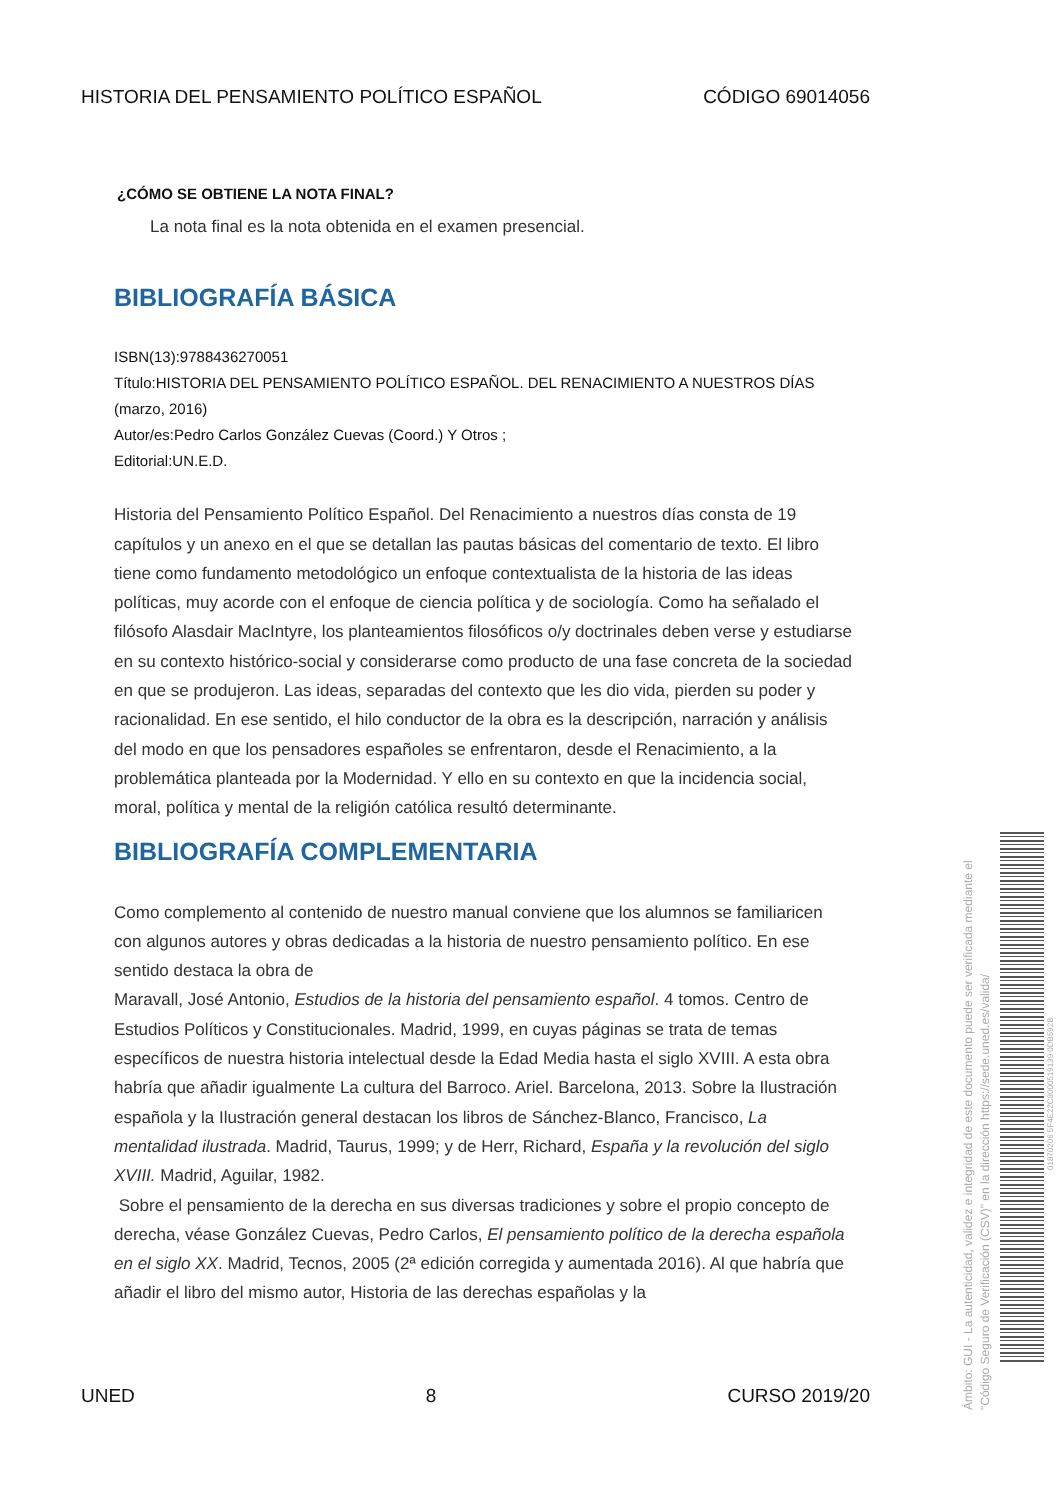HISTORIA DEL PENSAMIENTO POLÍTICO ESPAÑOL CÓDIGO 69014056
¿CÓMO SE OBTIENE LA NOTA FINAL?
La nota final es la nota obtenida en el examen presencial.
BIBLIOGRAFÍA BÁSICA
ISBN(13):9788436270051
Título:HISTORIA DEL PENSAMIENTO POLÍTICO ESPAÑOL. DEL RENACIMIENTO A NUESTROS DÍAS (marzo, 2016)
Autor/es:Pedro Carlos González Cuevas (Coord.) Y Otros ;
Editorial:UN.E.D.
Historia del Pensamiento Político Español. Del Renacimiento a nuestros días consta de 19 capítulos y un anexo en el que se detallan las pautas básicas del comentario de texto. El libro tiene como fundamento metodológico un enfoque contextualista de la historia de las ideas políticas, muy acorde con el enfoque de ciencia política y de sociología. Como ha señalado el filósofo Alasdair MacIntyre, los planteamientos filosóficos o/y doctrinales deben verse y estudiarse en su contexto histórico-social y considerarse como producto de una fase concreta de la sociedad en que se produjeron. Las ideas, separadas del contexto que les dio vida, pierden su poder y racionalidad. En ese sentido, el hilo conductor de la obra es la descripción, narración y análisis del modo en que los pensadores españoles se enfrentaron, desde el Renacimiento, a la problemática planteada por la Modernidad. Y ello en su contexto en que la incidencia social, moral, política y mental de la religión católica resultó determinante.
BIBLIOGRAFÍA COMPLEMENTARIA
Como complemento al contenido de nuestro manual conviene que los alumnos se familiaricen con algunos autores y obras dedicadas a la historia de nuestro pensamiento político. En ese sentido destaca la obra de
Maravall, José Antonio, Estudios de la historia del pensamiento español. 4 tomos. Centro de Estudios Políticos y Constitucionales. Madrid, 1999, en cuyas páginas se trata de temas específicos de nuestra historia intelectual desde la Edad Media hasta el siglo XVIII. A esta obra habría que añadir igualmente La cultura del Barroco. Ariel. Barcelona, 2013. Sobre la Ilustración española y la Ilustración general destacan los libros de Sánchez-Blanco, Francisco, La mentalidad ilustrada. Madrid, Taurus, 1999; y de Herr, Richard, España y la revolución del siglo XVIII. Madrid, Aguilar, 1982.
Sobre el pensamiento de la derecha en sus diversas tradiciones y sobre el propio concepto de derecha, véase González Cuevas, Pedro Carlos, El pensamiento político de la derecha española en el siglo XX. Madrid, Tecnos, 2005 (2ª edición corregida y aumentada 2016). Al que habría que añadir el libro del mismo autor, Historia de las derechas españolas y la
UNED 8 CURSO 2019/20
Ámbito: GUI - La autenticidad, validez e integridad de este documento puede ser verificada mediante el "Código Seguro de Verificación (CSV)" en la dirección https://sede.uned.es/valida/
01870206 5F4E22C8000519139 0DB592B